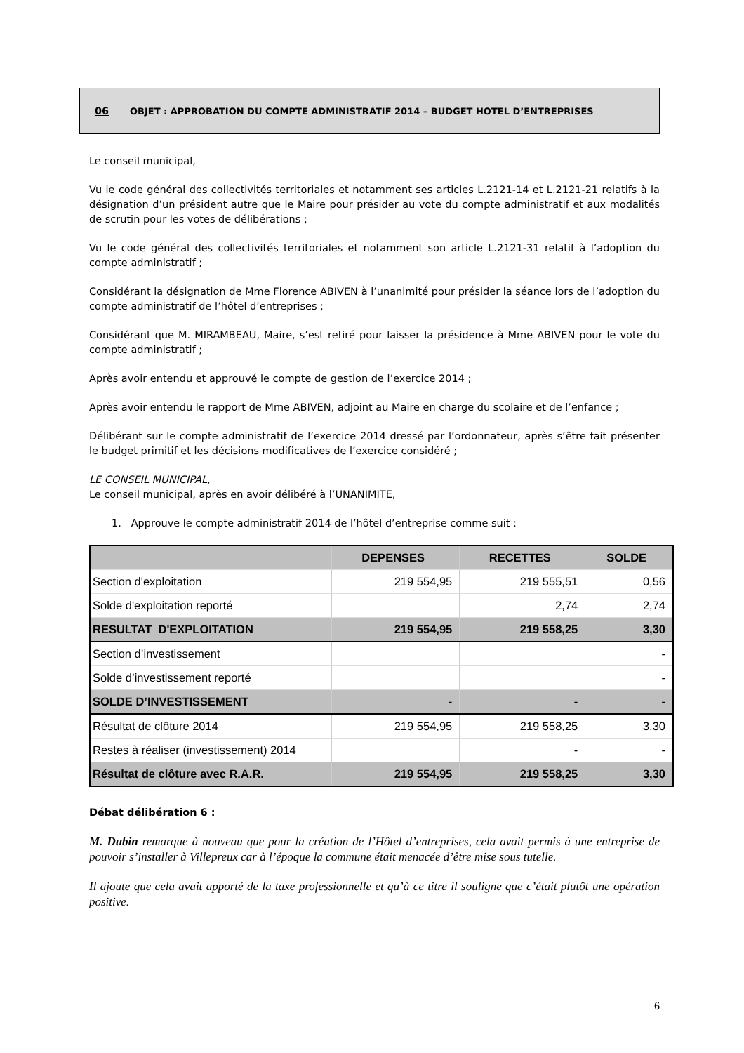06
OBJET : APPROBATION DU COMPTE ADMINISTRATIF 2014 – BUDGET HOTEL D’ENTREPRISES
Le conseil municipal,
Vu le code général des collectivités territoriales et notamment ses articles L.2121-14 et L.2121-21 relatifs à la désignation d’un président autre que le Maire pour présider au vote du compte administratif et aux modalités de scrutin pour les votes de délibérations ;
Vu le code général des collectivités territoriales et notamment son article L.2121-31 relatif à l’adoption du compte administratif ;
Considérant la désignation de Mme Florence ABIVEN à l’unanimité pour présider la séance lors de l’adoption du compte administratif de l’hôtel d’entreprises ;
Considérant que M. MIRAMBEAU, Maire, s’est retiré pour laisser la présidence à Mme ABIVEN pour le vote du compte administratif ;
Après avoir entendu et approuvé le compte de gestion de l’exercice 2014 ;
Après avoir entendu le rapport de Mme ABIVEN, adjoint au Maire en charge du scolaire et de l’enfance ;
Délibérant sur le compte administratif de l’exercice 2014 dressé par l’ordonnateur, après s’être fait présenter le budget primitif et les décisions modificatives de l’exercice considéré ;
LE CONSEIL MUNICIPAL,
Le conseil municipal, après en avoir délibéré à l’UNANIMITE,
1. Approuve le compte administratif 2014 de l’hôtel d’entreprise comme suit :
| | DEPENSES | RECETTES | SOLDE |
| --- | --- | --- | --- |
| Section d'exploitation | 219 554,95 | 219 555,51 | 0,56 |
| Solde d'exploitation reporté | | 2,74 | 2,74 |
| RESULTAT D'EXPLOITATION | 219 554,95 | 219 558,25 | 3,30 |
| Section d’investissement | | | - |
| Solde d’investissement reporté | | | - |
| SOLDE D’INVESTISSEMENT | - | - | - |
| Résultat de clôture 2014 | 219 554,95 | 219 558,25 | 3,30 |
| Restes à réaliser (investissement) 2014 | | - | - |
| Résultat de clôture avec R.A.R. | 219 554,95 | 219 558,25 | 3,30 |
Débat délibération 6 :
M. Dubin remarque à nouveau que pour la création de l’Hôtel d’entreprises, cela avait permis à une entreprise de pouvoir s’installer à Villepreux car à l’époque la commune était menacée d’être mise sous tutelle.
Il ajoute que cela avait apporté de la taxe professionnelle et qu’à ce titre il souligne que c’était plutôt une opération positive.
6